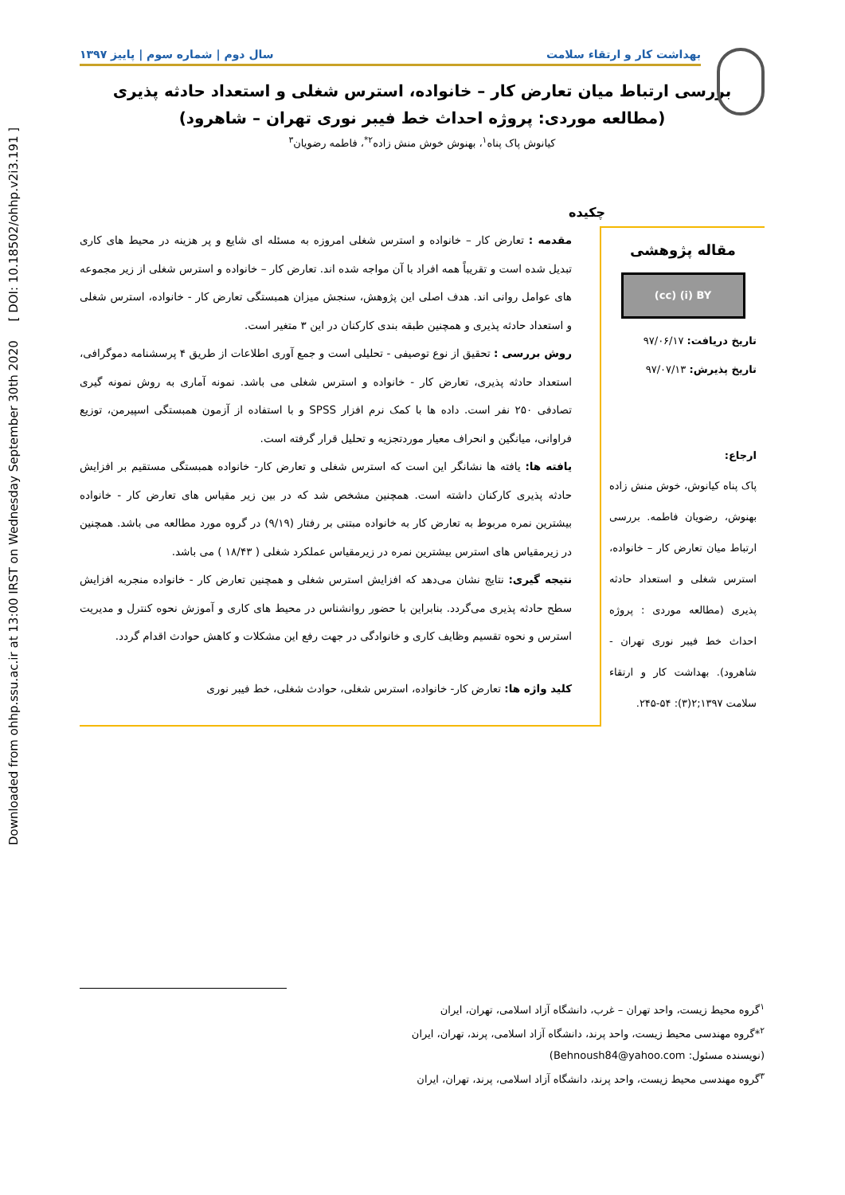Downloaded from ohhp.ssu.ac.ir at 13:00 IRST on Wednesday September 30th 2020 [ DOI: 10.18502/ohhp.v2i3.191 ]
بهداشت کار و ارتقاء سلامت سال دوم | شماره سوم | پاییز ۱۳۹۷
بررسی ارتباط میان تعارض کار – خانواده، استرس شغلی و استعداد حادثه پذیری
(مطالعه موردی: پروژه احداث خط فیبر نوری تهران – شاهرود)
کیانوش پاک پناه<sup>۱</sup>، بهنوش خوش منش زاده<sup>۲*</sup>، فاطمه رضویان<sup>۳</sup>
چکیده
مقاله پژوهشی
(cc) (i) BY
تاریخ دریافت: ۹۷/۰۶/۱۷
تاریخ پذیرش: ۹۷/۰۷/۱۳
ارجاع:
پاک پناه کیانوش، خوش منش زاده بهنوش، رضویان فاطمه. بررسی ارتباط میان تعارض کار – خانواده، استرس شغلی و استعداد حادثه پذیری (مطالعه موردی : پروژه احداث خط فیبر نوری تهران - شاهرود). بهداشت کار و ارتقاء سلامت ۱۳۹۷;۲(۳): ۵۴-۲۴۵.
مقدمه : تعارض کار – خانواده و استرس شغلی امروزه به مسئله ای شایع و پر هزینه در محیط های کاری تبدیل شده است و تقریباً همه افراد با آن مواجه شده اند. تعارض کار – خانواده و استرس شغلی از زیر مجموعه های عوامل روانی اند. هدف اصلی این پژوهش، سنجش میزان همبستگی تعارض کار - خانواده، استرس شغلی و استعداد حادثه پذیری و همچنین طبقه بندی کارکنان در این ۳ متغیر است.
روش بررسی : تحقیق از نوع توصیفی - تحلیلی است و جمع آوری اطلاعات از طریق ۴ پرسشنامه دموگرافی، استعداد حادثه پذیری، تعارض کار - خانواده و استرس شغلی می باشد. نمونه آماری به روش نمونه گیری تصادفی ۲۵۰ نفر است. داده ها با کمک نرم افزار SPSS و با استفاده از آزمون همبستگی اسپیرمن، توزیع فراوانی، میانگین و انحراف معیار موردتجزیه و تحلیل قرار گرفته است.
یافته ها: یافته ها نشانگر این است که استرس شغلی و تعارض کار- خانواده همبستگی مستقیم بر افزایش حادثه پذیری کارکنان داشته است. همچنین مشخص شد که در بین زیر مقیاس های تعارض کار - خانواده بیشترین نمره مربوط به تعارض کار به خانواده مبتنی بر رفتار (۹/۱۹) در گروه مورد مطالعه می باشد. همچنین در زیرمقیاس های استرس بیشترین نمره در زیرمقیاس عملکرد شغلی ( ۱۸/۴۳ ) می باشد.
نتیجه گیری: نتایج نشان می‌دهد که افزایش استرس شغلی و همچنین تعارض کار - خانواده منجربه افزایش سطح حادثه پذیری می‌گردد. بنابراین با حضور روانشناس در محیط های کاری و آموزش نحوه کنترل و مدیریت استرس و نحوه تقسیم وظایف کاری و خانوادگی در جهت رفع این مشکلات و کاهش حوادث اقدام گردد.
کلید واژه ها: تعارض کار- خانواده، استرس شغلی، حوادث شغلی، خط فیبر نوری
<sup>۱</sup> گروه محیط زیست، واحد تهران – غرب، دانشگاه آزاد اسلامی، تهران، ایران
<sup>۲</sup>*گروه مهندسی محیط زیست، واحد پرند، دانشگاه آزاد اسلامی، پرند، تهران، ایران
(نویسنده مسئول: Behnoush84@yahoo.com)
<sup>۳</sup> گروه مهندسی محیط زیست، واحد پرند، دانشگاه آزاد اسلامی، پرند، تهران، ایران